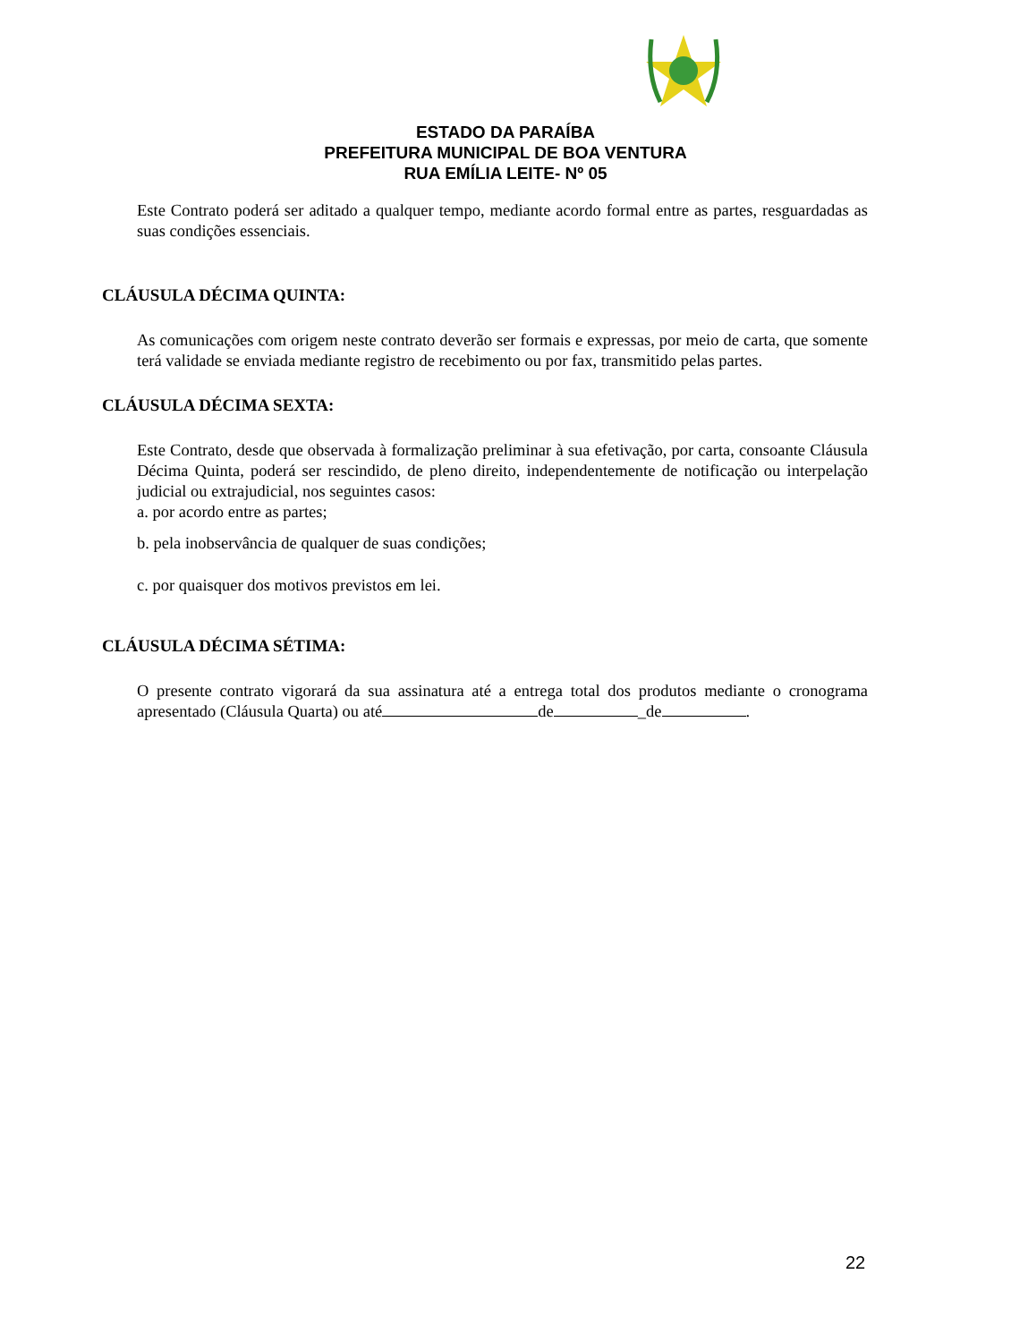ESTADO DA PARAÍBA
PREFEITURA MUNICIPAL DE BOA VENTURA
RUA EMÍLIA LEITE- Nº 05
Este Contrato poderá ser aditado a qualquer tempo, mediante acordo formal entre as partes, resguardadas as suas condições essenciais.
CLÁUSULA DÉCIMA QUINTA:
As comunicações com origem neste contrato deverão ser formais e expressas, por meio de carta, que somente terá validade se enviada mediante registro de recebimento ou por fax, transmitido pelas partes.
CLÁUSULA DÉCIMA SEXTA:
Este Contrato, desde que observada à formalização preliminar à sua efetivação, por carta, consoante Cláusula Décima Quinta, poderá ser rescindido, de pleno direito, independentemente de notificação ou interpelação judicial ou extrajudicial, nos seguintes casos:
a. por acordo entre as partes;
b. pela inobservância de qualquer de suas condições;
c. por quaisquer dos motivos previstos em lei.
CLÁUSULA DÉCIMA SÉTIMA:
O presente contrato vigorará da sua assinatura até a entrega total dos produtos mediante o cronograma apresentado (Cláusula Quarta) ou até de _de .
22